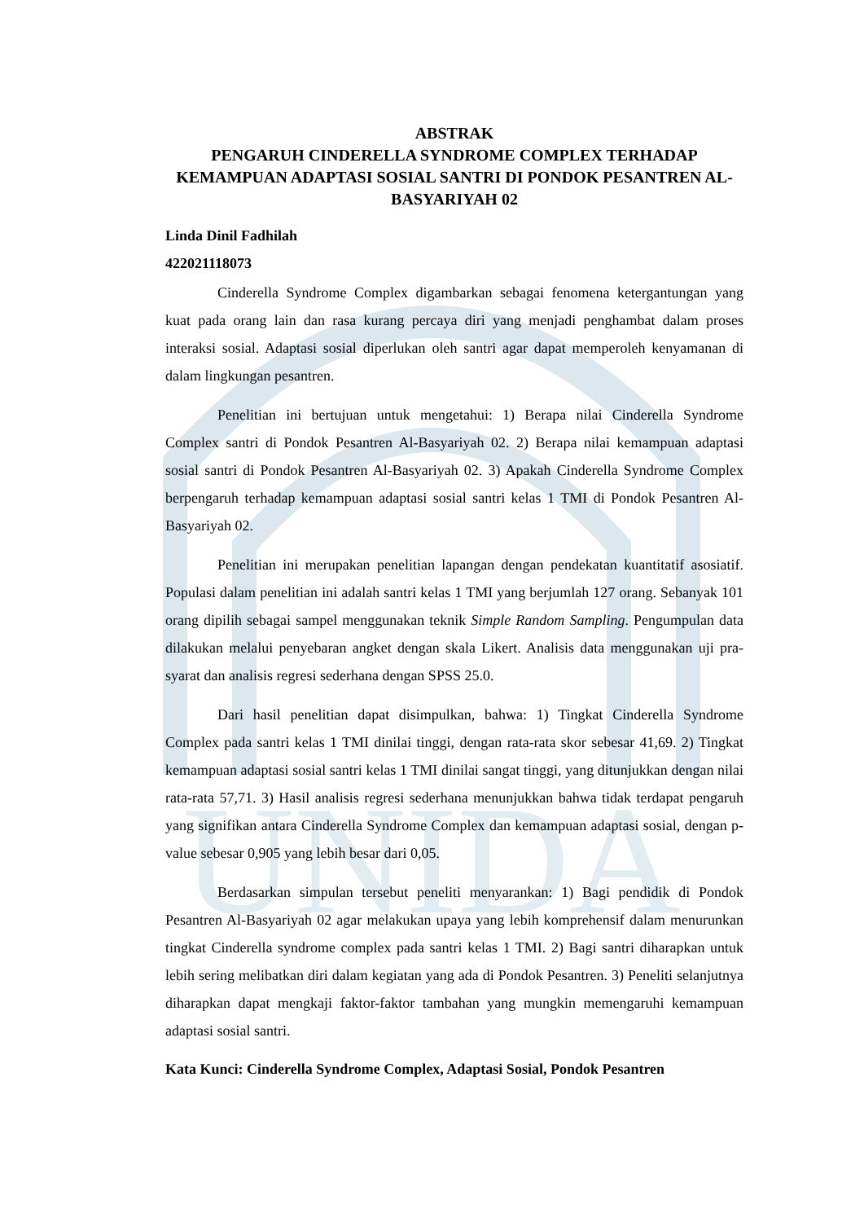UNIDA
ABSTRAK
PENGARUH CINDERELLA SYNDROME COMPLEX TERHADAP KEMAMPUAN ADAPTASI SOSIAL SANTRI DI PONDOK PESANTREN AL-BASYARIYAH 02
Linda Dinil Fadhilah
422021118073
Cinderella Syndrome Complex digambarkan sebagai fenomena ketergantungan yang kuat pada orang lain dan rasa kurang percaya diri yang menjadi penghambat dalam proses interaksi sosial. Adaptasi sosial diperlukan oleh santri agar dapat memperoleh kenyamanan di dalam lingkungan pesantren.
Penelitian ini bertujuan untuk mengetahui: 1) Berapa nilai Cinderella Syndrome Complex santri di Pondok Pesantren Al-Basyariyah 02. 2) Berapa nilai kemampuan adaptasi sosial santri di Pondok Pesantren Al-Basyariyah 02. 3) Apakah Cinderella Syndrome Complex berpengaruh terhadap kemampuan adaptasi sosial santri kelas 1 TMI di Pondok Pesantren Al-Basyariyah 02.
Penelitian ini merupakan penelitian lapangan dengan pendekatan kuantitatif asosiatif. Populasi dalam penelitian ini adalah santri kelas 1 TMI yang berjumlah 127 orang. Sebanyak 101 orang dipilih sebagai sampel menggunakan teknik Simple Random Sampling. Pengumpulan data dilakukan melalui penyebaran angket dengan skala Likert. Analisis data menggunakan uji pra-syarat dan analisis regresi sederhana dengan SPSS 25.0.
Dari hasil penelitian dapat disimpulkan, bahwa: 1) Tingkat Cinderella Syndrome Complex pada santri kelas 1 TMI dinilai tinggi, dengan rata-rata skor sebesar 41,69. 2) Tingkat kemampuan adaptasi sosial santri kelas 1 TMI dinilai sangat tinggi, yang ditunjukkan dengan nilai rata-rata 57,71. 3) Hasil analisis regresi sederhana menunjukkan bahwa tidak terdapat pengaruh yang signifikan antara Cinderella Syndrome Complex dan kemampuan adaptasi sosial, dengan p-value sebesar 0,905 yang lebih besar dari 0,05.
Berdasarkan simpulan tersebut peneliti menyarankan: 1) Bagi pendidik di Pondok Pesantren Al-Basyariyah 02 agar melakukan upaya yang lebih komprehensif dalam menurunkan tingkat Cinderella syndrome complex pada santri kelas 1 TMI. 2) Bagi santri diharapkan untuk lebih sering melibatkan diri dalam kegiatan yang ada di Pondok Pesantren. 3) Peneliti selanjutnya diharapkan dapat mengkaji faktor-faktor tambahan yang mungkin memengaruhi kemampuan adaptasi sosial santri.
Kata Kunci: Cinderella Syndrome Complex, Adaptasi Sosial, Pondok Pesantren